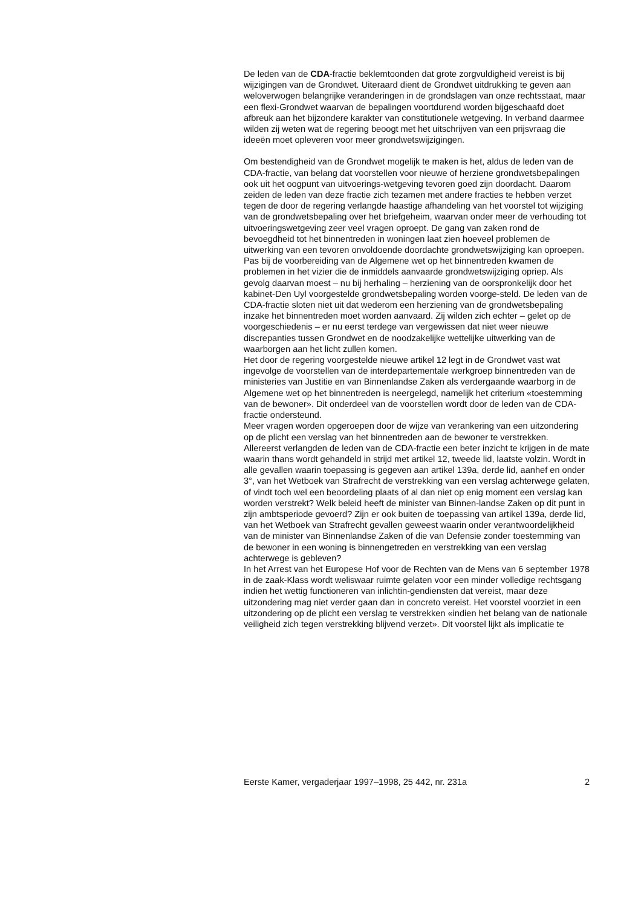De leden van de CDA-fractie beklemtoonden dat grote zorgvuldigheid vereist is bij wijzigingen van de Grondwet. Uiteraard dient de Grondwet uitdrukking te geven aan weloverwogen belangrijke veranderingen in de grondslagen van onze rechtsstaat, maar een flexi-Grondwet waarvan de bepalingen voortdurend worden bijgeschaafd doet afbreuk aan het bijzondere karakter van constitutionele wetgeving. In verband daarmee wilden zij weten wat de regering beoogt met het uitschrijven van een prijsvraag die ideeën moet opleveren voor meer grondwetswijzigingen.
Om bestendigheid van de Grondwet mogelijk te maken is het, aldus de leden van de CDA-fractie, van belang dat voorstellen voor nieuwe of herziene grondwetsbepalingen ook uit het oogpunt van uitvoerings-wetgeving tevoren goed zijn doordacht. Daarom zeiden de leden van deze fractie zich tezamen met andere fracties te hebben verzet tegen de door de regering verlangde haastige afhandeling van het voorstel tot wijziging van de grondwetsbepaling over het briefgeheim, waarvan onder meer de verhouding tot uitvoeringswetgeving zeer veel vragen oproept. De gang van zaken rond de bevoegdheid tot het binnentreden in woningen laat zien hoeveel problemen de uitwerking van een tevoren onvoldoende doordachte grondwetswijziging kan oproepen. Pas bij de voorbereiding van de Algemene wet op het binnentreden kwamen de problemen in het vizier die de inmiddels aanvaarde grondwetswijziging opriep. Als gevolg daarvan moest – nu bij herhaling – herziening van de oorspronkelijk door het kabinet-Den Uyl voorgestelde grondwetsbepaling worden voorge-steld. De leden van de CDA-fractie sloten niet uit dat wederom een herziening van de grondwetsbepaling inzake het binnentreden moet worden aanvaard. Zij wilden zich echter – gelet op de voorgeschiedenis – er nu eerst terdege van vergewissen dat niet weer nieuwe discrepanties tussen Grondwet en de noodzakelijke wettelijke uitwerking van de waarborgen aan het licht zullen komen.
Het door de regering voorgestelde nieuwe artikel 12 legt in de Grondwet vast wat ingevolge de voorstellen van de interdepartementale werkgroep binnentreden van de ministeries van Justitie en van Binnenlandse Zaken als verdergaande waarborg in de Algemene wet op het binnentreden is neergelegd, namelijk het criterium «toestemming van de bewoner». Dit onderdeel van de voorstellen wordt door de leden van de CDA-fractie ondersteund.
Meer vragen worden opgeroepen door de wijze van verankering van een uitzondering op de plicht een verslag van het binnentreden aan de bewoner te verstrekken.
Allereerst verlangden de leden van de CDA-fractie een beter inzicht te krijgen in de mate waarin thans wordt gehandeld in strijd met artikel 12, tweede lid, laatste volzin. Wordt in alle gevallen waarin toepassing is gegeven aan artikel 139a, derde lid, aanhef en onder 3°, van het Wetboek van Strafrecht de verstrekking van een verslag achterwege gelaten, of vindt toch wel een beoordeling plaats of al dan niet op enig moment een verslag kan worden verstrekt? Welk beleid heeft de minister van Binnen-landse Zaken op dit punt in zijn ambtsperiode gevoerd? Zijn er ook buiten de toepassing van artikel 139a, derde lid, van het Wetboek van Strafrecht gevallen geweest waarin onder verantwoordelijkheid van de minister van Binnenlandse Zaken of die van Defensie zonder toestemming van de bewoner in een woning is binnengetreden en verstrekking van een verslag achterwege is gebleven?
In het Arrest van het Europese Hof voor de Rechten van de Mens van 6 september 1978 in de zaak-Klass wordt weliswaar ruimte gelaten voor een minder volledige rechtsgang indien het wettig functioneren van inlichtin-gendiensten dat vereist, maar deze uitzondering mag niet verder gaan dan in concreto vereist. Het voorstel voorziet in een uitzondering op de plicht een verslag te verstrekken «indien het belang van de nationale veiligheid zich tegen verstrekking blijvend verzet». Dit voorstel lijkt als implicatie te
Eerste Kamer, vergaderjaar 1997–1998, 25 442, nr. 231a 2